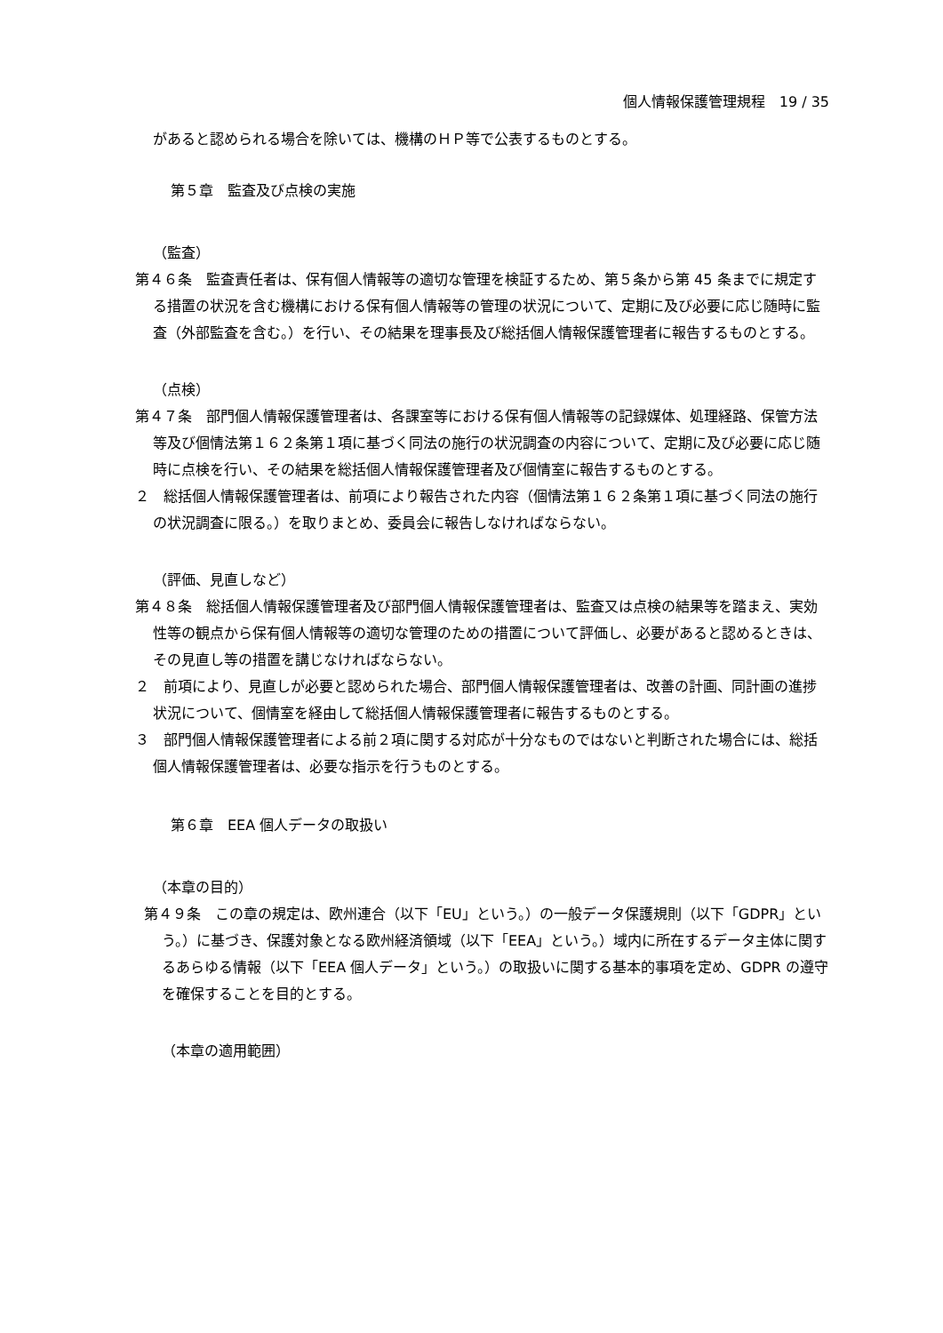個人情報保護管理規程　19 / 35
があると認められる場合を除いては、機構のＨＰ等で公表するものとする。
第５章　監査及び点検の実施
（監査）
第４６条　監査責任者は、保有個人情報等の適切な管理を検証するため、第５条から第 45 条までに規定する措置の状況を含む機構における保有個人情報等の管理の状況について、定期に及び必要に応じ随時に監査（外部監査を含む。）を行い、その結果を理事長及び総括個人情報保護管理者に報告するものとする。
（点検）
第４７条　部門個人情報保護管理者は、各課室等における保有個人情報等の記録媒体、処理経路、保管方法等及び個情法第１６２条第１項に基づく同法の施行の状況調査の内容について、定期に及び必要に応じ随時に点検を行い、その結果を総括個人情報保護管理者及び個情室に報告するものとする。
２　総括個人情報保護管理者は、前項により報告された内容（個情法第１６２条第１項に基づく同法の施行の状況調査に限る。）を取りまとめ、委員会に報告しなければならない。
（評価、見直しなど）
第４８条　総括個人情報保護管理者及び部門個人情報保護管理者は、監査又は点検の結果等を踏まえ、実効性等の観点から保有個人情報等の適切な管理のための措置について評価し、必要があると認めるときは、その見直し等の措置を講じなければならない。
２　前項により、見直しが必要と認められた場合、部門個人情報保護管理者は、改善の計画、同計画の進捗状況について、個情室を経由して総括個人情報保護管理者に報告するものとする。
３　部門個人情報保護管理者による前２項に関する対応が十分なものではないと判断された場合には、総括個人情報保護管理者は、必要な指示を行うものとする。
第６章　EEA 個人データの取扱い
（本章の目的）
第４９条　この章の規定は、欧州連合（以下「EU」という。）の一般データ保護規則（以下「GDPR」という。）に基づき、保護対象となる欧州経済領域（以下「EEA」という。）域内に所在するデータ主体に関するあらゆる情報（以下「EEA 個人データ」という。）の取扱いに関する基本的事項を定め、GDPR の遵守を確保することを目的とする。
（本章の適用範囲）